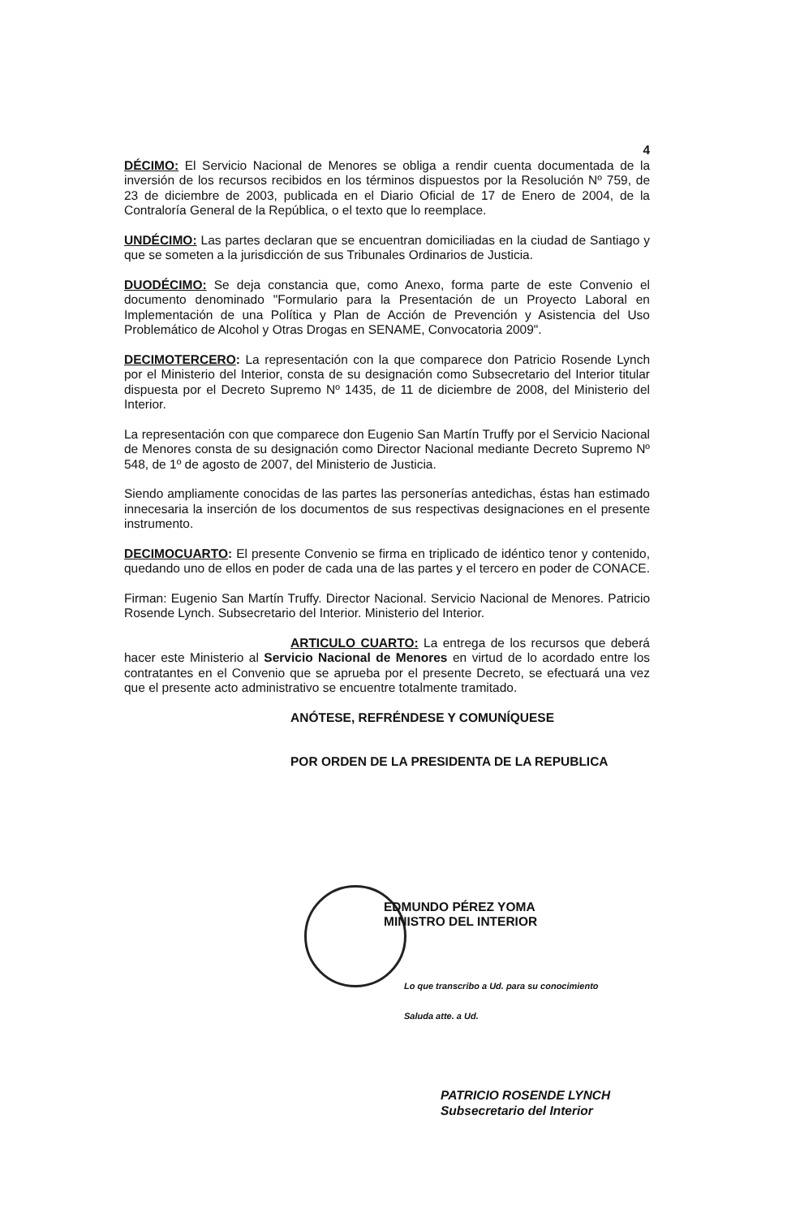4
DÉCIMO: El Servicio Nacional de Menores se obliga a rendir cuenta documentada de la inversión de los recursos recibidos en los términos dispuestos por la Resolución Nº 759, de 23 de diciembre de 2003, publicada en el Diario Oficial de 17 de Enero de 2004, de la Contraloría General de la República, o el texto que lo reemplace.
UNDÉCIMO: Las partes declaran que se encuentran domiciliadas en la ciudad de Santiago y que se someten a la jurisdicción de sus Tribunales Ordinarios de Justicia.
DUODÉCIMO: Se deja constancia que, como Anexo, forma parte de este Convenio el documento denominado "Formulario para la Presentación de un Proyecto Laboral en Implementación de una Política y Plan de Acción de Prevención y Asistencia del Uso Problemático de Alcohol y Otras Drogas en SENAME, Convocatoria 2009".
DECIMOTERCERO: La representación con la que comparece don Patricio Rosende Lynch por el Ministerio del Interior, consta de su designación como Subsecretario del Interior titular dispuesta por el Decreto Supremo Nº 1435, de 11 de diciembre de 2008, del Ministerio del Interior.
La representación con que comparece don Eugenio San Martín Truffy por el Servicio Nacional de Menores consta de su designación como Director Nacional mediante Decreto Supremo Nº 548, de 1º de agosto de 2007, del Ministerio de Justicia.
Siendo ampliamente conocidas de las partes las personerías antedichas, éstas han estimado innecesaria la inserción de los documentos de sus respectivas designaciones en el presente instrumento.
DECIMOCUARTO: El presente Convenio se firma en triplicado de idéntico tenor y contenido, quedando uno de ellos en poder de cada una de las partes y el tercero en poder de CONACE.
Firman: Eugenio San Martín Truffy. Director Nacional. Servicio Nacional de Menores. Patricio Rosende Lynch. Subsecretario del Interior. Ministerio del Interior.
ARTICULO CUARTO: La entrega de los recursos que deberá hacer este Ministerio al Servicio Nacional de Menores en virtud de lo acordado entre los contratantes en el Convenio que se aprueba por el presente Decreto, se efectuará una vez que el presente acto administrativo se encuentre totalmente tramitado.
ANÓTESE, REFRÉNDESE Y COMUNÍQUESE
POR ORDEN DE LA PRESIDENTA DE LA REPUBLICA
EDMUNDO PÉREZ YOMA
MINISTRO DEL INTERIOR
Lo que transcribo a Ud. para su conocimiento
Saluda atte. a Ud.
PATRICIO ROSENDE LYNCH
Subsecretario del Interior